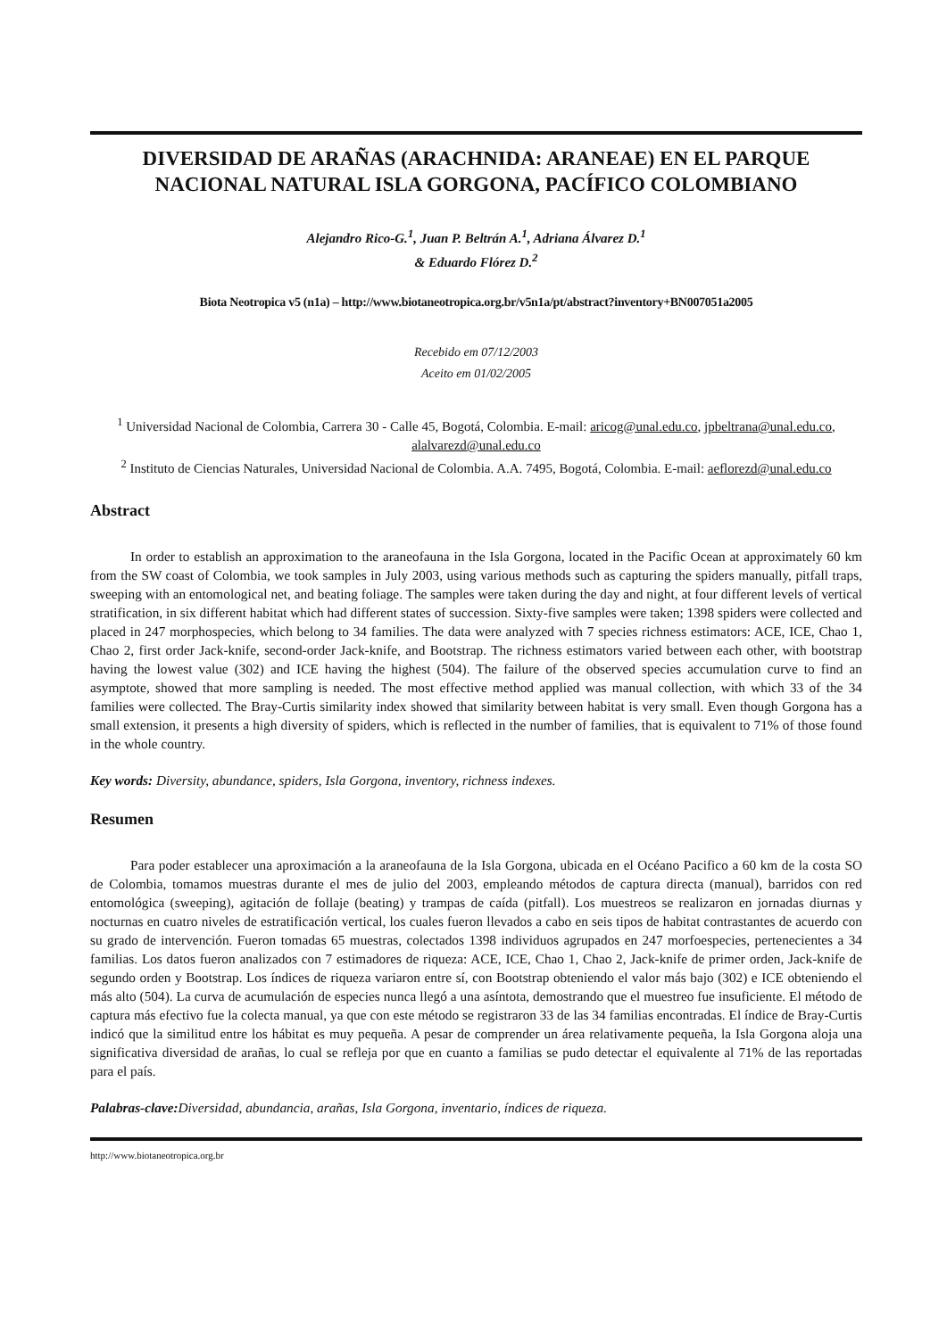DIVERSIDAD DE ARAÑAS (ARACHNIDA: ARANEAE) EN EL PARQUE NACIONAL NATURAL ISLA GORGONA, PACÍFICO COLOMBIANO
Alejandro Rico-G.<sup>1</sup>, Juan P. Beltrán A.<sup>1</sup>, Adriana Álvarez D.<sup>1</sup>
& Eduardo Flórez D.<sup>2</sup>
Biota Neotropica v5 (n1a) – http://www.biotaneotropica.org.br/v5n1a/pt/abstract?inventory+BN007051a2005
Recebido em 07/12/2003
Aceito em 01/02/2005
<sup>1</sup> Universidad Nacional de Colombia, Carrera 30 - Calle 45, Bogotá, Colombia. E-mail: aricog@unal.edu.co, jpbeltrana@unal.edu.co, alalvarezd@unal.edu.co
<sup>2</sup> Instituto de Ciencias Naturales, Universidad Nacional de Colombia. A.A. 7495, Bogotá, Colombia. E-mail: aeflorezd@unal.edu.co
Abstract
In order to establish an approximation to the araneofauna in the Isla Gorgona, located in the Pacific Ocean at approximately 60 km from the SW coast of Colombia, we took samples in July 2003, using various methods such as capturing the spiders manually, pitfall traps, sweeping with an entomological net, and beating foliage. The samples were taken during the day and night, at four different levels of vertical stratification, in six different habitat which had different states of succession. Sixty-five samples were taken; 1398 spiders were collected and placed in 247 morphospecies, which belong to 34 families. The data were analyzed with 7 species richness estimators: ACE, ICE, Chao 1, Chao 2, first order Jack-knife, second-order Jack-knife, and Bootstrap. The richness estimators varied between each other, with bootstrap having the lowest value (302) and ICE having the highest (504). The failure of the observed species accumulation curve to find an asymptote, showed that more sampling is needed. The most effective method applied was manual collection, with which 33 of the 34 families were collected. The Bray-Curtis similarity index showed that similarity between habitat is very small. Even though Gorgona has a small extension, it presents a high diversity of spiders, which is reflected in the number of families, that is equivalent to 71% of those found in the whole country.
Key words: Diversity, abundance, spiders, Isla Gorgona, inventory, richness indexes.
Resumen
Para poder establecer una aproximación a la araneofauna de la Isla Gorgona, ubicada en el Océano Pacifico a 60 km de la costa SO de Colombia, tomamos muestras durante el mes de julio del 2003, empleando métodos de captura directa (manual), barridos con red entomológica (sweeping), agitación de follaje (beating) y trampas de caída (pitfall). Los muestreos se realizaron en jornadas diurnas y nocturnas en cuatro niveles de estratificación vertical, los cuales fueron llevados a cabo en seis tipos de habitat contrastantes de acuerdo con su grado de intervención. Fueron tomadas 65 muestras, colectados 1398 individuos agrupados en 247 morfoespecies, pertenecientes a 34 familias. Los datos fueron analizados con 7 estimadores de riqueza: ACE, ICE, Chao 1, Chao 2, Jack-knife de primer orden, Jack-knife de segundo orden y Bootstrap. Los índices de riqueza variaron entre sí, con Bootstrap obteniendo el valor más bajo (302) e ICE obteniendo el más alto (504). La curva de acumulación de especies nunca llegó a una asíntota, demostrando que el muestreo fue insuficiente. El método de captura más efectivo fue la colecta manual, ya que con este método se registraron 33 de las 34 familias encontradas. El índice de Bray-Curtis indicó que la similitud entre los hábitat es muy pequeña. A pesar de comprender un área relativamente pequeña, la Isla Gorgona aloja una significativa diversidad de arañas, lo cual se refleja por que en cuanto a familias se pudo detectar el equivalente al 71% de las reportadas para el país.
Palabras-clave: Diversidad, abundancia, arañas, Isla Gorgona, inventario, índices de riqueza.
http://www.biotaneotropica.org.br